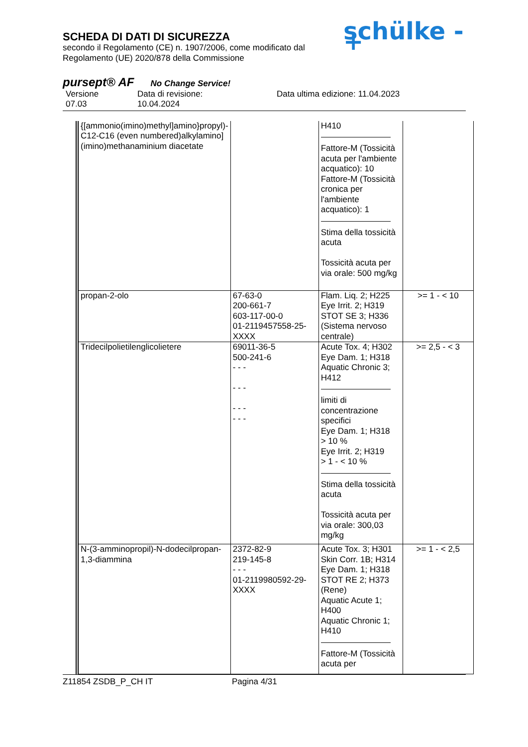SCHEDA DI DATI DI SICUREZZA
secondo il Regolamento (CE) n. 1907/2006, come modificato dal
Regolamento (UE) 2020/878 della Commissione
schülke -+
pursept® AF No Change Service!
Versione
07.03
Data di revisione:
10.04.2024
Data ultima edizione: 11.04.2023
| {[ammonio(imino)methyl]amino}propyl)-C12-C16 (even numbered)alkylamino](imino)methanaminium diacetate | | H410 Fattore-M (Tossicità acuta per l'ambiente acquatico): 10 Fattore-M (Tossicità cronica per l'ambiente acquatico): 1 Stima della tossicità acuta Tossicità acuta per via orale: 500 mg/kg | |
| propan-2-olo | 67-63-0 200-661-7 603-117-00-0 01-2119457558-25-XXXX | Flam. Liq. 2; H225 Eye Irrit. 2; H319 STOT SE 3; H336 (Sistema nervoso centrale) | >= 1 - < 10 |
| Tridecilpolietilenglicolietere | 69011-36-5 500-241-6 - - - - - - - - - - - - | Acute Tox. 4; H302 Eye Dam. 1; H318 Aquatic Chronic 3; H412 limiti di concentrazione specifici Eye Dam. 1; H318 > 10 % Eye Irrit. 2; H319 > 1 - < 10 % Stima della tossicità acuta Tossicità acuta per via orale: 300,03 mg/kg | >= 2,5 - < 3 |
| N-(3-amminopropil)-N-dodecilpropan-1,3-diammina | 2372-82-9 219-145-8 - - - 01-2119980592-29-XXXX | Acute Tox. 3; H301 Skin Corr. 1B; H314 Eye Dam. 1; H318 STOT RE 2; H373 (Rene) Aquatic Acute 1; H400 Aquatic Chronic 1; H410 Fattore-M (Tossicità acuta per | >= 1 - < 2,5 |
Z11854 ZSDB_P_CH IT Pagina 4/31